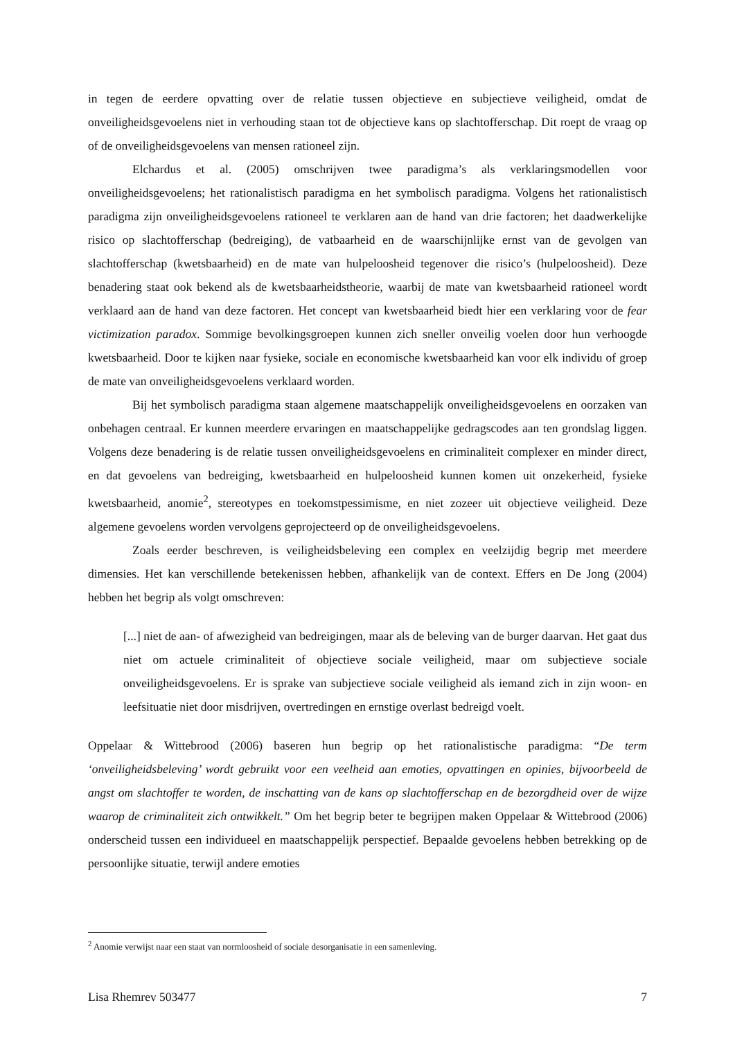in tegen de eerdere opvatting over de relatie tussen objectieve en subjectieve veiligheid, omdat de onveiligheidsgevoelens niet in verhouding staan tot de objectieve kans op slachtofferschap. Dit roept de vraag op of de onveiligheidsgevoelens van mensen rationeel zijn.
Elchardus et al. (2005) omschrijven twee paradigma’s als verklaringsmodellen voor onveiligheidsgevoelens; het rationalistisch paradigma en het symbolisch paradigma. Volgens het rationalistisch paradigma zijn onveiligheidsgevoelens rationeel te verklaren aan de hand van drie factoren; het daadwerkelijke risico op slachtofferschap (bedreiging), de vatbaarheid en de waarschijnlijke ernst van de gevolgen van slachtofferschap (kwetsbaarheid) en de mate van hulpeloosheid tegenover die risico’s (hulpeloosheid). Deze benadering staat ook bekend als de kwetsbaarheidstheorie, waarbij de mate van kwetsbaarheid rationeel wordt verklaard aan de hand van deze factoren. Het concept van kwetsbaarheid biedt hier een verklaring voor de fear victimization paradox. Sommige bevolkingsgroepen kunnen zich sneller onveilig voelen door hun verhoogde kwetsbaarheid. Door te kijken naar fysieke, sociale en economische kwetsbaarheid kan voor elk individu of groep de mate van onveiligheidsgevoelens verklaard worden.
Bij het symbolisch paradigma staan algemene maatschappelijk onveiligheidsgevoelens en oorzaken van onbehagen centraal. Er kunnen meerdere ervaringen en maatschappelijke gedragscodes aan ten grondslag liggen. Volgens deze benadering is de relatie tussen onveiligheidsgevoelens en criminaliteit complexer en minder direct, en dat gevoelens van bedreiging, kwetsbaarheid en hulpeloosheid kunnen komen uit onzekerheid, fysieke kwetsbaarheid, anomie<sup>2</sup>, stereotypes en toekomstpessimisme, en niet zozeer uit objectieve veiligheid. Deze algemene gevoelens worden vervolgens geprojecteerd op de onveiligheidsgevoelens.
Zoals eerder beschreven, is veiligheidsbeleving een complex en veelzijdig begrip met meerdere dimensies. Het kan verschillende betekenissen hebben, afhankelijk van de context. Effers en De Jong (2004) hebben het begrip als volgt omschreven:
[...] niet de aan- of afwezigheid van bedreigingen, maar als de beleving van de burger daarvan. Het gaat dus niet om actuele criminaliteit of objectieve sociale veiligheid, maar om subjectieve sociale onveiligheidsgevoelens. Er is sprake van subjectieve sociale veiligheid als iemand zich in zijn woon- en leefsituatie niet door misdrijven, overtredingen en ernstige overlast bedreigd voelt.
Oppelaar & Wittebrood (2006) baseren hun begrip op het rationalistische paradigma: “De term ‘onveiligheidsbeleving’ wordt gebruikt voor een veelheid aan emoties, opvattingen en opinies, bijvoorbeeld de angst om slachtoffer te worden, de inschatting van de kans op slachtofferschap en de bezorgdheid over de wijze waarop de criminaliteit zich ontwikkelt.” Om het begrip beter te begrijpen maken Oppelaar & Wittebrood (2006) onderscheid tussen een individueel en maatschappelijk perspectief. Bepaalde gevoelens hebben betrekking op de persoonlijke situatie, terwijl andere emoties
<sup>2</sup> Anomie verwijst naar een staat van normloosheid of sociale desorganisatie in een samenleving.
Lisa Rhemrev 503477 7